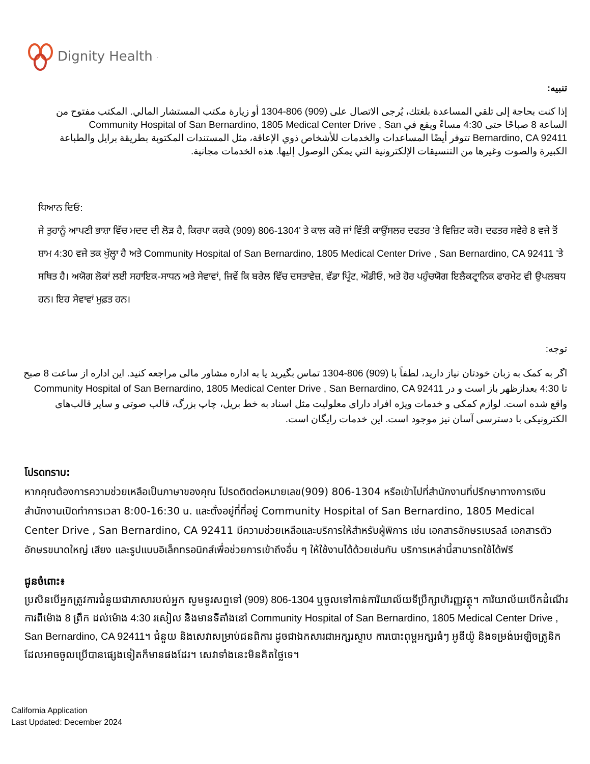Dignity Health<sup>.</sup>
تنبيه:
إذا كنت بحاجة إلى تلقي المساعدة بلغتك، يُرجى الاتصال على (909) 806-1304 أو زيارة مكتب المستشار المالي. المكتب مفتوح من الساعة 8 صباحًا حتى 4:30 مساءً ويقع في Community Hospital of San Bernardino, 1805 Medical Center Drive , San Bernardino, CA 92411 تتوفر أيضًا المساعدات والخدمات للأشخاص ذوي الإعاقة، مثل المستندات المكتوبة بطريقة برايل والطباعة الكبيرة والصوت وغيرها من التنسيقات الإلكترونية التي يمكن الوصول إليها. هذه الخدمات مجانية.
ਧਿਆਨ ਦਿਓ:
ਜੇ ਤੁਹਾਨੂੰ ਆਪਣੀ ਭਾਸ਼ਾ ਵਿੱਚ ਮਦਦ ਦੀ ਲੋੜ ਹੈ, ਕਿਰਪਾ ਕਰਕੇ (909) 806-1304' ਤੇ ਕਾਲ ਕਰੋ ਜਾਂ ਵਿੱਤੀ ਕਾਉਂਸਲਰ ਦਫਤਰ 'ਤੇ ਵਿਜ਼ਿਟ ਕਰੋ। ਦਫਤਰ ਸਵੇਰੇ 8 ਵਜੇ ਤੋਂ ਸ਼ਾਮ 4:30 ਵਜੇ ਤਕ ਖੁੱਲ੍ਹਾ ਹੈ ਅਤੇ Community Hospital of San Bernardino, 1805 Medical Center Drive , San Bernardino, CA 92411 'ਤੇ ਸਥਿਤ ਹੈ। ਅਯੋਗ ਲੋਕਾਂ ਲਈ ਸਹਾਇਕ-ਸਾਧਨ ਅਤੇ ਸੇਵਾਵਾਂ, ਜਿਵੇਂ ਕਿ ਬਰੇਲ ਵਿੱਚ ਦਸਤਾਵੇਜ਼, ਵੱਡਾ ਪ੍ਰਿੰਟ, ਔਡੀਓ, ਅਤੇ ਹੋਰ ਪਹੁੰਚਯੋਗ ਇਲੈਕਟ੍ਰਾਨਿਕ ਫਾਰਮੇਟ ਵੀ ਉਪਲਬਧ ਹਨ। ਇਹ ਸੇਵਾਵਾਂ ਮੁਫ਼ਤ ਹਨ।
توجه:
اگر به کمک به زبان خودتان نیاز دارید، لطفاً با (909) 806-1304 تماس بگیرید یا به اداره مشاور مالی مراجعه کنید. این اداره از ساعت 8 صبح تا 4:30 بعدازظهر باز است و در Community Hospital of San Bernardino, 1805 Medical Center Drive , San Bernardino, CA 92411 واقع شده است. لوازم کمکی و خدمات ویژه افراد دارای معلولیت مثل اسناد به خط بریل، چاپ بزرگ، قالب صوتی و سایر قالب‌های الکترونیکی با دسترسی آسان نیز موجود است. این خدمات رایگان است.
โปรดทราบ:
หากคุณต้องการความช่วยเหลือเป็นภาษาของคุณ โปรดติดต่อหมายเลข(909) 806-1304 หรือเข้าไปที่สำนักงานที่ปรึกษาทางการเงิน สำนักงานเปิดทำการเวลา 8:00-16:30 น. และตั้งอยู่ที่ที่อยู่ Community Hospital of San Bernardino, 1805 Medical Center Drive , San Bernardino, CA 92411 มีความช่วยเหลือและบริการให้สำหรับผู้พิการ เช่น เอกสารอักษรเบรลล์ เอกสารตัวอักษรขนาดใหญ่ เสียง และรูปแบบอิเล็กทรอนิกส์เพื่อช่วยการเข้าถึงอื่น ๆ ให้ใช้งานได้ด้วยเช่นกัน บริการเหล่านี้สามารถใช้ได้ฟรี
ជូនចំពោះ៖
ប្រសិនបើអ្នកត្រូវការជំនួយជាភាសារបស់អ្នក សូមទូរសព្ទទៅ (909) 806-1304 ឬចូលទៅកាន់ការិយាល័យទីប្រឹក្សាហិរញ្ញវត្ថុ។ ការិយាល័យបើកដំណើរការពីម៉ោង 8 ព្រឹក ដល់ម៉ោង 4:30 រសៀល និងមានទីតាំងនៅ Community Hospital of San Bernardino, 1805 Medical Center Drive , San Bernardino, CA 92411។ ជំនួយ និងសេវាសម្រាប់ជនពិការ ដូចជាឯកសារជាអក្សរស្ទាប ការបោះពុម្ពអក្សរធំៗ អូឌីយ៉ូ និងទម្រង់អេឡិចត្រូនិកដែលអាចចូលប្រើបានផ្សេងទៀតក៏មានផងដែរ។ សេវាទាំងនេះមិនគិតថ្លៃទេ។
California Application
Last Updated: December 2024